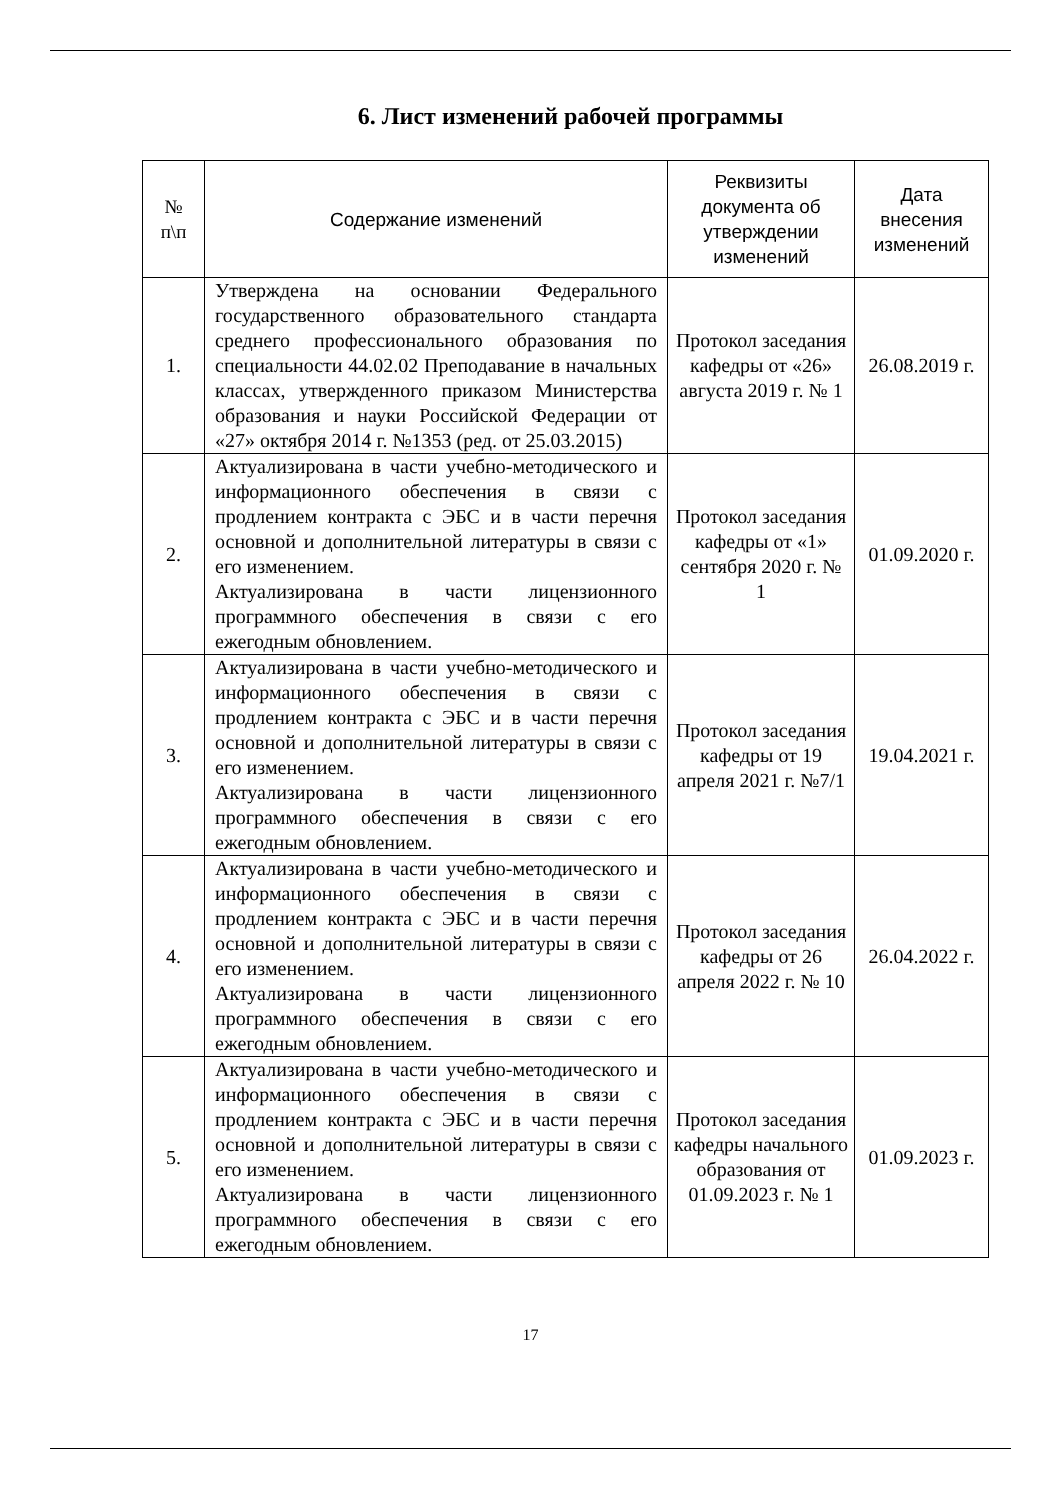6. Лист изменений рабочей программы
| № п\п | Содержание изменений | Реквизиты документа об утверждении изменений | Дата внесения изменений |
| --- | --- | --- | --- |
| 1. | Утверждена на основании Федерального государственного образовательного стандарта среднего профессионального образования по специальности 44.02.02 Преподавание в начальных классах, утвержденного приказом Министерства образования и науки Российской Федерации от «27» октября 2014 г. №1353 (ред. от 25.03.2015) | Протокол заседания кафедры от «26» августа 2019 г. № 1 | 26.08.2019 г. |
| 2. | Актуализирована в части учебно-методического и информационного обеспечения в связи с продлением контракта с ЭБС и в части перечня основной и дополнительной литературы в связи с его изменением. Актуализирована в части лицензионного программного обеспечения в связи с его ежегодным обновлением. | Протокол заседания кафедры от «1» сентября 2020 г. № 1 | 01.09.2020 г. |
| 3. | Актуализирована в части учебно-методического и информационного обеспечения в связи с продлением контракта с ЭБС и в части перечня основной и дополнительной литературы в связи с его изменением. Актуализирована в части лицензионного программного обеспечения в связи с его ежегодным обновлением. | Протокол заседания кафедры от 19 апреля 2021 г. №7/1 | 19.04.2021 г. |
| 4. | Актуализирована в части учебно-методического и информационного обеспечения в связи с продлением контракта с ЭБС и в части перечня основной и дополнительной литературы в связи с его изменением. Актуализирована в части лицензионного программного обеспечения в связи с его ежегодным обновлением. | Протокол заседания кафедры от 26 апреля 2022 г. № 10 | 26.04.2022 г. |
| 5. | Актуализирована в части учебно-методического и информационного обеспечения в связи с продлением контракта с ЭБС и в части перечня основной и дополнительной литературы в связи с его изменением. Актуализирована в части лицензионного программного обеспечения в связи с его ежегодным обновлением. | Протокол заседания кафедры начального образования от 01.09.2023 г. № 1 | 01.09.2023 г. |
17